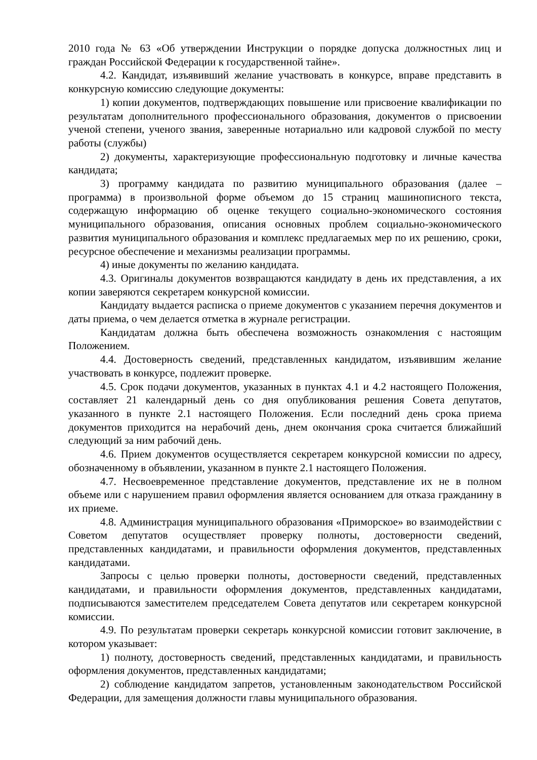2010 года № 63 «Об утверждении Инструкции о порядке допуска должностных лиц и граждан Российской Федерации к государственной тайне».
4.2. Кандидат, изъявивший желание участвовать в конкурсе, вправе представить в конкурсную комиссию следующие документы:
1) копии документов, подтверждающих повышение или присвоение квалификации по результатам дополнительного профессионального образования, документов о присвоении ученой степени, ученого звания, заверенные нотариально или кадровой службой по месту работы (службы)
2) документы, характеризующие профессиональную подготовку и личные качества кандидата;
3) программу кандидата по развитию муниципального образования (далее – программа) в произвольной форме объемом до 15 страниц машинописного текста, содержащую информацию об оценке текущего социально-экономического состояния муниципального образования, описания основных проблем социально-экономического развития муниципального образования и комплекс предлагаемых мер по их решению, сроки, ресурсное обеспечение и механизмы реализации программы.
4) иные документы по желанию кандидата.
4.3. Оригиналы документов возвращаются кандидату в день их представления, а их копии заверяются секретарем конкурсной комиссии.
Кандидату выдается расписка о приеме документов с указанием перечня документов и даты приема, о чем делается отметка в журнале регистрации.
Кандидатам должна быть обеспечена возможность ознакомления с настоящим Положением.
4.4. Достоверность сведений, представленных кандидатом, изъявившим желание участвовать в конкурсе, подлежит проверке.
4.5. Срок подачи документов, указанных в пунктах 4.1 и 4.2 настоящего Положения, составляет 21 календарный день со дня опубликования решения Совета депутатов, указанного в пункте 2.1 настоящего Положения. Если последний день срока приема документов приходится на нерабочий день, днем окончания срока считается ближайший следующий за ним рабочий день.
4.6. Прием документов осуществляется секретарем конкурсной комиссии по адресу, обозначенному в объявлении, указанном в пункте 2.1 настоящего Положения.
4.7. Несвоевременное представление документов, представление их не в полном объеме или с нарушением правил оформления является основанием для отказа гражданину в их приеме.
4.8. Администрация муниципального образования «Приморское» во взаимодействии с Советом депутатов осуществляет проверку полноты, достоверности сведений, представленных кандидатами, и правильности оформления документов, представленных кандидатами.
Запросы с целью проверки полноты, достоверности сведений, представленных кандидатами, и правильности оформления документов, представленных кандидатами, подписываются заместителем председателем Совета депутатов или секретарем конкурсной комиссии.
4.9. По результатам проверки секретарь конкурсной комиссии готовит заключение, в котором указывает:
1) полноту, достоверность сведений, представленных кандидатами, и правильность оформления документов, представленных кандидатами;
2) соблюдение кандидатом запретов, установленным законодательством Российской Федерации, для замещения должности главы муниципального образования.